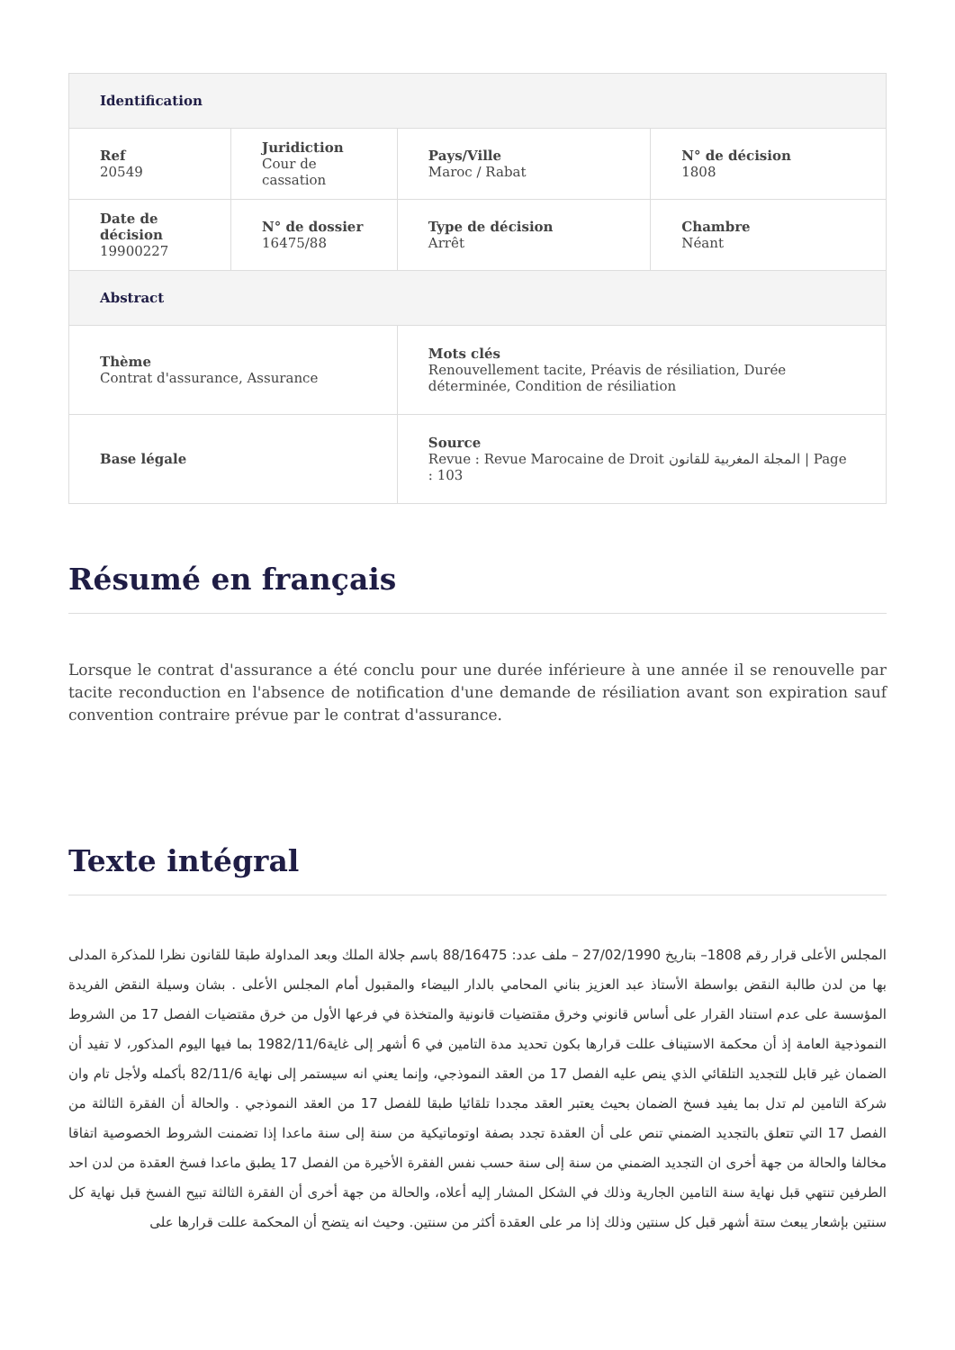| Identification | | | |
| --- | --- | --- | --- |
| Ref 20549 | Juridiction Cour de cassation | Pays/Ville Maroc / Rabat | N° de décision 1808 |
| Date de décision 19900227 | N° de dossier 16475/88 | Type de décision Arrêt | Chambre Néant |
| Abstract | | | |
| Thème Contrat d'assurance, Assurance | | Mots clés Renouvellement tacite, Préavis de résiliation, Durée déterminée, Condition de résiliation | |
| Base légale | | Source Revue : Revue Marocaine de Droit المجلة المغربية للقانون / Page : 103 | |
Résumé en français
Lorsque le contrat d'assurance a été conclu pour une durée inférieure à une année il se renouvelle par tacite reconduction en l'absence de notification d'une demande de résiliation avant son expiration sauf convention contraire prévue par le contrat d'assurance.
Texte intégral
المجلس الأعلى قرار رقم 1808– بتاريخ 27/02/1990 – ملف عدد: 88/16475 باسم جلالة الملك وبعد المداولة طبقا للقانون نظرا للمذكرة المدلى بها من لدن طالبة النقض بواسطة الأستاذ عبد العزيز بناني المحامي بالدار البيضاء والمقبول أمام المجلس الأعلى . بشان وسيلة النقض الفريدة المؤسسة على عدم استناد القرار على أساس قانوني وخرق مقتضيات قانونية والمتخذة في فرعها الأول من خرق مقتضيات الفصل 17 من الشروط النموذجية العامة إذ أن محكمة الاستيناف عللت قرارها بكون تحديد مدة التامين في 6 أشهر إلى غاية1982/11/6 بما فيها اليوم المذكور، لا تفيد أن الضمان غير قابل للتجديد التلقائي الذي ينص عليه الفصل 17 من العقد النموذجي، وإنما يعني انه سيستمر إلى نهاية 82/11/6 بأكمله ولأجل تام وان شركة التامين لم تدل بما يفيد فسخ الضمان بحيث يعتبر العقد مجددا تلقائيا طبقا للفصل 17 من العقد النموذجي . والحالة أن الفقرة الثالثة من الفصل 17 التي تتعلق بالتجديد الضمني تنص على أن العقدة تجدد بصفة اوتوماتيكية من سنة إلى سنة ماعدا إذا تضمنت الشروط الخصوصية اتفاقا مخالفا والحالة من جهة أخرى ان التجديد الضمني من سنة إلى سنة حسب نفس الفقرة الأخيرة من الفصل 17 يطبق ماعدا فسخ العقدة من لدن احد الطرفين تنتهي قبل نهاية سنة التامين الجارية وذلك في الشكل المشار إليه أعلاه، والحالة من جهة أخرى أن الفقرة الثالثة تبيح الفسخ قبل نهاية كل سنتين بإشعار يبعث ستة أشهر قبل كل سنتين وذلك إذا مر على العقدة أكثر من سنتين. وحيث انه يتضح أن المحكمة عللت قرارها على